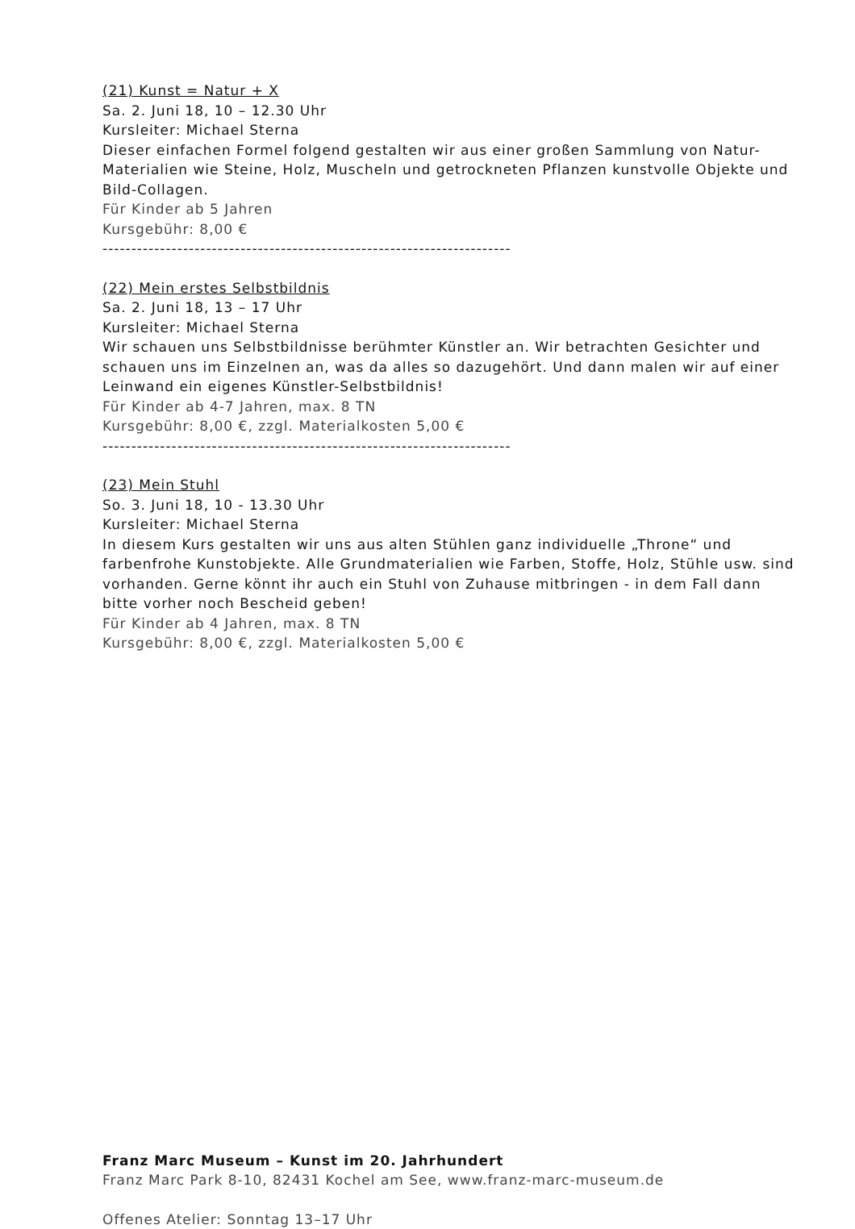(21) Kunst = Natur + X
Sa. 2. Juni 18, 10 – 12.30 Uhr
Kursleiter: Michael Sterna
Dieser einfachen Formel folgend gestalten wir aus einer großen Sammlung von Natur-Materialien wie Steine, Holz, Muscheln und getrockneten Pflanzen kunstvolle Objekte und Bild-Collagen.
Für Kinder ab 5 Jahren
Kursgebühr: 8,00 €
-----------------------------------------------------------------------
(22) Mein erstes Selbstbildnis
Sa. 2. Juni 18, 13 – 17 Uhr
Kursleiter: Michael Sterna
Wir schauen uns Selbstbildnisse berühmter Künstler an. Wir betrachten Gesichter und schauen uns im Einzelnen an, was da alles so dazugehört. Und dann malen wir auf einer Leinwand ein eigenes Künstler-Selbstbildnis!
Für Kinder ab 4-7 Jahren, max. 8 TN
Kursgebühr: 8,00 €, zzgl. Materialkosten 5,00 €
-----------------------------------------------------------------------
(23) Mein Stuhl
So. 3. Juni 18, 10 - 13.30 Uhr
Kursleiter: Michael Sterna
In diesem Kurs gestalten wir uns aus alten Stühlen ganz individuelle „Throne“ und farbenfrohe Kunstobjekte. Alle Grundmaterialien wie Farben, Stoffe, Holz, Stühle usw. sind vorhanden. Gerne könnt ihr auch ein Stuhl von Zuhause mitbringen - in dem Fall dann bitte vorher noch Bescheid geben!
Für Kinder ab 4 Jahren, max. 8 TN
Kursgebühr: 8,00 €, zzgl. Materialkosten 5,00 €
Franz Marc Museum – Kunst im 20. Jahrhundert
Franz Marc Park 8-10, 82431 Kochel am See, www.franz-marc-museum.de
Offenes Atelier: Sonntag 13–17 Uhr